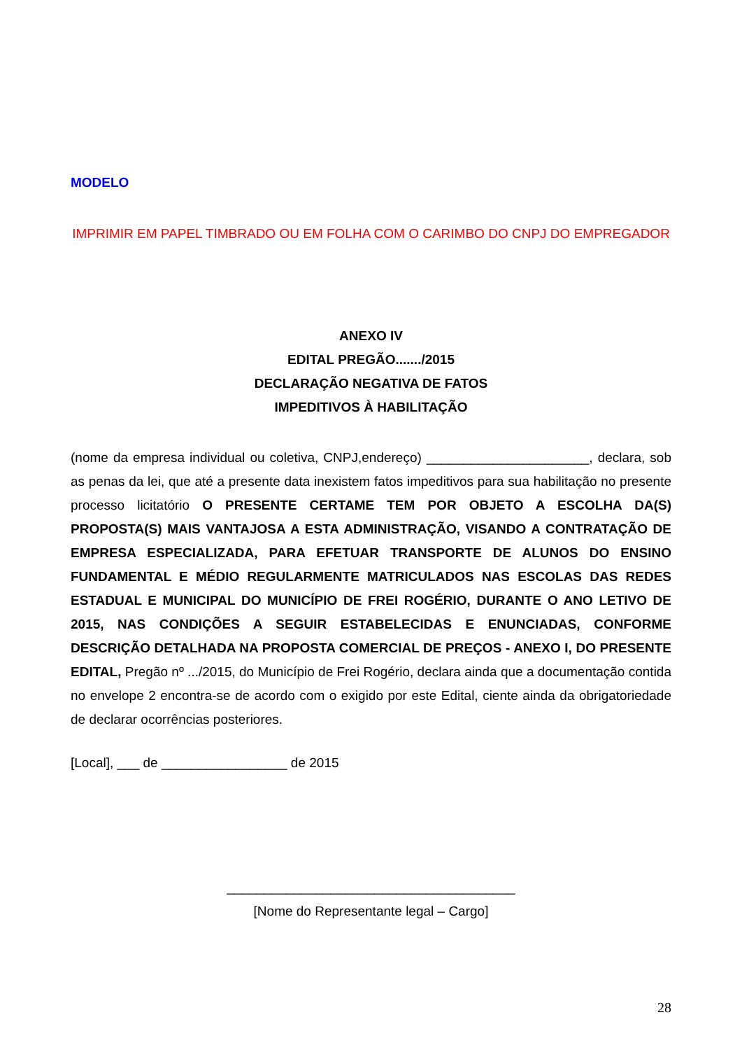MODELO
IMPRIMIR EM PAPEL TIMBRADO OU EM FOLHA COM O CARIMBO DO CNPJ DO EMPREGADOR
ANEXO IV
EDITAL PREGÃO......./2015
DECLARAÇÃO NEGATIVA DE FATOS
IMPEDITIVOS À HABILITAÇÃO
(nome da empresa individual ou coletiva, CNPJ,endereço) ______________________, declara, sob as penas da lei, que até a presente data inexistem fatos impeditivos para sua habilitação no presente processo licitatório O PRESENTE CERTAME TEM POR OBJETO A ESCOLHA DA(S) PROPOSTA(S) MAIS VANTAJOSA A ESTA ADMINISTRAÇÃO, VISANDO A CONTRATAÇÃO DE EMPRESA ESPECIALIZADA, PARA EFETUAR TRANSPORTE DE ALUNOS DO ENSINO FUNDAMENTAL E MÉDIO REGULARMENTE MATRICULADOS NAS ESCOLAS DAS REDES ESTADUAL E MUNICIPAL DO MUNICÍPIO DE FREI ROGÉRIO, DURANTE O ANO LETIVO DE 2015, NAS CONDIÇÕES A SEGUIR ESTABELECIDAS E ENUNCIADAS, CONFORME DESCRIÇÃO DETALHADA NA PROPOSTA COMERCIAL DE PREÇOS - ANEXO I, DO PRESENTE EDITAL, Pregão nº .../2015, do Município de Frei Rogério, declara ainda que a documentação contida no envelope 2 encontra-se de acordo com o exigido por este Edital, ciente ainda da obrigatoriedade de declarar ocorrências posteriores.
[Local], ___ de _________________ de 2015
_______________________________________
[Nome do Representante legal – Cargo]
28